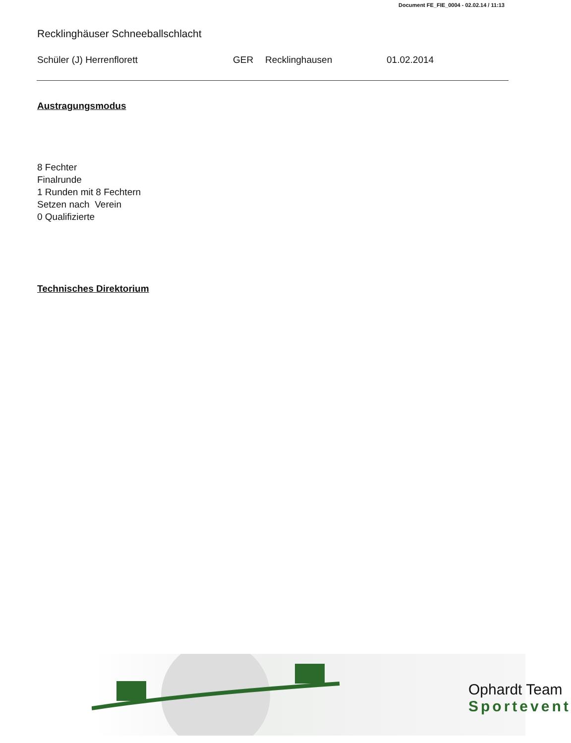Document FE_FIE_0004 - 02.02.14 / 11:13
Recklinghäuser Schneeballschlacht
Schüler (J) Herrenflorett GER Recklinghausen 01.02.2014
Austragungsmodus
8 Fechter
Finalrunde
1 Runden mit 8 Fechtern
Setzen nach Verein
0 Qualifizierte
Technisches Direktorium
Ophardt Team
Sportevent